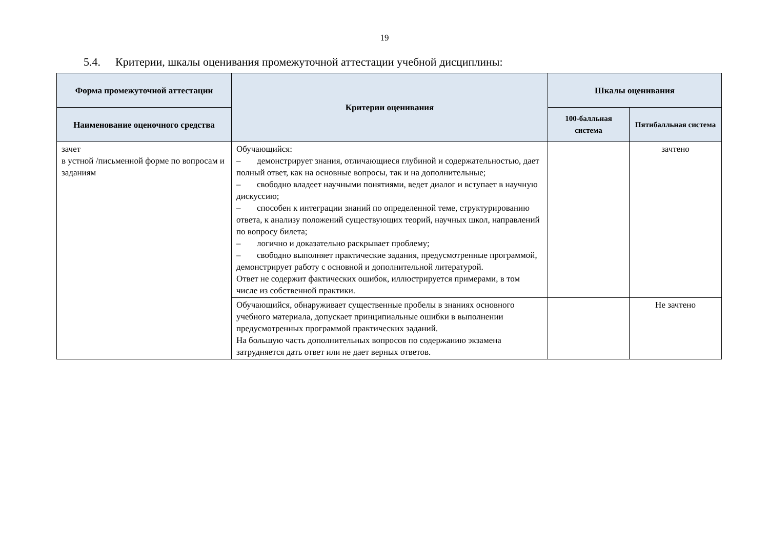19
5.4. Критерии, шкалы оценивания промежуточной аттестации учебной дисциплины:
| Форма промежуточной аттестации | Критерии оценивания | Шкалы оценивания | |
| --- | --- | --- | --- |
| Наименование оценочного средства | | 100-балльная система | Пятибалльная система |
| зачет в устной /письменной форме по вопросам и заданиям | Обучающийся: – демонстрирует знания, отличающиеся глубиной и содержательностью, дает полный ответ, как на основные вопросы, так и на дополнительные; – свободно владеет научными понятиями, ведет диалог и вступает в научную дискуссию; – способен к интеграции знаний по определенной теме, структурированию ответа, к анализу положений существующих теорий, научных школ, направлений по вопросу билета; – логично и доказательно раскрывает проблему; – свободно выполняет практические задания, предусмотренные программой, демонстрирует работу с основной и дополнительной литературой. Ответ не содержит фактических ошибок, иллюстрируется примерами, в том числе из собственной практики. | | зачтено |
| | Обучающийся, обнаруживает существенные пробелы в знаниях основного учебного материала, допускает принципиальные ошибки в выполнении предусмотренных программой практических заданий. На большую часть дополнительных вопросов по содержанию экзамена затрудняется дать ответ или не дает верных ответов. | | Не зачтено |